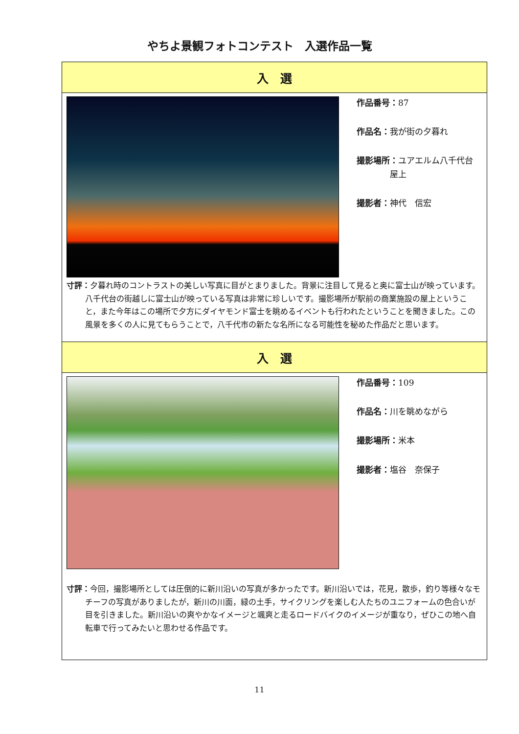やちよ景観フォトコンテスト　入選作品一覧
| 入 選 |
| --- |
| 作品番号： 87 作品名： 我が街の夕暮れ 撮影場所： ユアエルム八千代台 屋上 撮影者： 神代 信宏 寸評： 夕暮れ時のコントラストの美しい写真に目がとまりました。背景に注目して見ると奥に富士山が映っています。八千代台の街越しに富士山が映っている写真は非常に珍しいです。撮影場所が駅前の商業施設の屋上ということ，また今年はこの場所で夕方にダイヤモンド富士を眺めるイベントも行われたということを聞きました。この風景を多くの人に見てもらうことで，八千代市の新たな名所になる可能性を秘めた作品だと思います。 |
| 入 選 |
| 作品番号： 109 作品名： 川を眺めながら 撮影場所： 米本 撮影者： 塩谷 奈保子 寸評： 今回，撮影場所としては圧倒的に新川沿いの写真が多かったです。新川沿いでは，花見，散歩，釣り等様々なモチーフの写真がありましたが，新川の川面，緑の土手，サイクリングを楽しむ人たちのユニフォームの色合いが目を引きました。新川沿いの爽やかなイメージと颯爽と走るロードバイクのイメージが重なり，ぜひこの地へ自転車で行ってみたいと思わせる作品です。 |
11